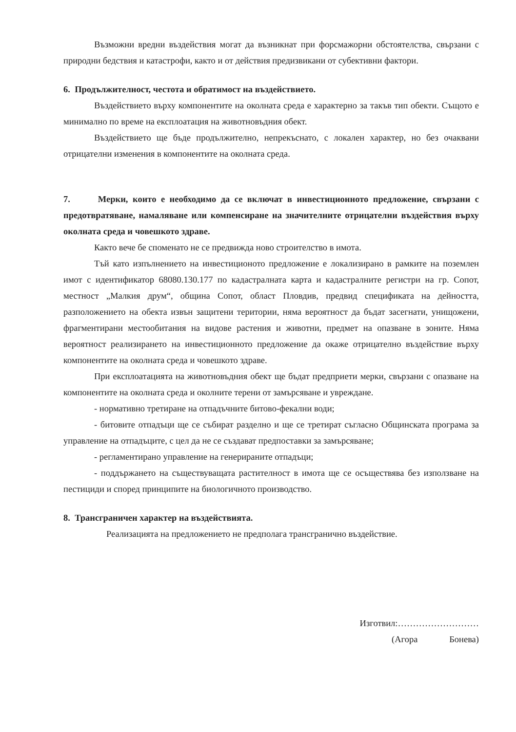Възможни вредни въздействия могат да възникнат при форсмажорни обстоятелства, свързани с природни бедствия и катастрофи, както и от действия предизвикани от субективни фактори.
6. Продължителност, честота и обратимост на въздействието.
Въздействието върху компонентите на околната среда е характерно за такъв тип обекти. Същото е минимално по време на експлоатация на животновъдния обект.
Въздействието ще бъде продължително, непрекъснато, с локален характер, но без очаквани отрицателни изменения в компонентите на околната среда.
7. Мерки, които е необходимо да се включат в инвестиционното предложение, свързани с предотвратяване, намаляване или компенсиране на значителните отрицателни въздействия върху околната среда и човешкото здраве.
Както вече бе споменато не се предвижда ново строителство в имота.
Тъй като изпълнението на инвестиционото предложение е локализирано в рамките на поземлен имот с идентификатор 68080.130.177 по кадастралната карта и кадастралните регистри на гр. Сопот, местност „Малкия друм“, община Сопот, област Пловдив, предвид спецификата на дейността, разположението на обекта извън защитени територии, няма вероятност да бъдат засегнати, унищожени, фрагментирани местообитания на видове растения и животни, предмет на опазване в зоните. Няма вероятност реализирането на инвестиционното предложение да окаже отрицателно въздействие върху компонентите на околната среда и човешкото здраве.
При експлоатацията на животновъдния обект ще бъдат предприети мерки, свързани с опазване на компонентите на околната среда и околните терени от замърсяване и увреждане.
- нормативно третиране на отпадъчните битово-фекални води;
- битовите отпадъци ще се събират разделно и ще се третират съгласно Общинската програма за управление на отпадъците, с цел да не се създават предпоставки за замърсяване;
- регламентирано управление на генерираните отпадъци;
- поддържането на съществуващата растителност в имота ще се осъществява без използване на пестициди и според принципите на биологичното производство.
8. Трансграничен характер на въздействията.
Реализацията на предложението не предполага трансгранично въздействие.
Изготвил:………………………
(Агора Бонева)